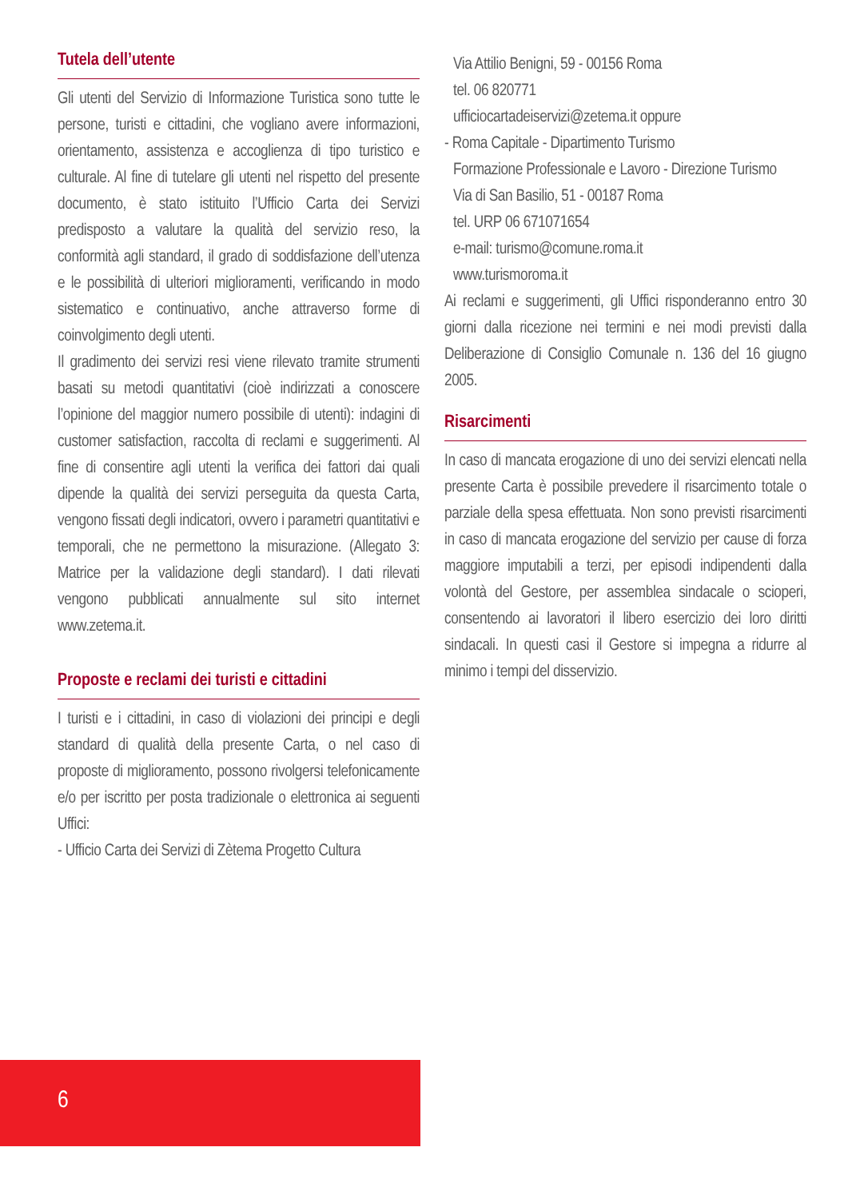Tutela dell’utente
Gli utenti del Servizio di Informazione Turistica sono tutte le persone, turisti e cittadini, che vogliano avere informazioni, orientamento, assistenza e accoglienza di tipo turistico e culturale. Al fine di tutelare gli utenti nel rispetto del presente documento, è stato istituito l’Ufficio Carta dei Servizi predisposto a valutare la qualità del servizio reso, la conformità agli standard, il grado di soddisfazione dell’utenza e le possibilità di ulteriori miglioramenti, verificando in modo sistematico e continuativo, anche attraverso forme di coinvolgimento degli utenti.
Il gradimento dei servizi resi viene rilevato tramite strumenti basati su metodi quantitativi (cioè indirizzati a conoscere l’opinione del maggior numero possibile di utenti): indagini di customer satisfaction, raccolta di reclami e suggerimenti. Al fine di consentire agli utenti la verifica dei fattori dai quali dipende la qualità dei servizi perseguita da questa Carta, vengono fissati degli indicatori, ovvero i parametri quantitativi e temporali, che ne permettono la misurazione. (Allegato 3: Matrice per la validazione degli standard). I dati rilevati vengono pubblicati annualmente sul sito internet www.zetema.it.
Proposte e reclami dei turisti e cittadini
I turisti e i cittadini, in caso di violazioni dei principi e degli standard di qualità della presente Carta, o nel caso di proposte di miglioramento, possono rivolgersi telefonicamente e/o per iscritto per posta tradizionale o elettronica ai seguenti Uffici:
- Ufficio Carta dei Servizi di Zètema Progetto Cultura
Via Attilio Benigni, 59 - 00156 Roma
tel. 06 820771
ufficiocartadeiservizi@zetema.it oppure
- Roma Capitale - Dipartimento Turismo
Formazione Professionale e Lavoro - Direzione Turismo
Via di San Basilio, 51 - 00187 Roma
tel. URP 06 671071654
e-mail: turismo@comune.roma.it
www.turismoroma.it
Ai reclami e suggerimenti, gli Uffici risponderanno entro 30 giorni dalla ricezione nei termini e nei modi previsti dalla Deliberazione di Consiglio Comunale n. 136 del 16 giugno 2005.
Risarcimenti
In caso di mancata erogazione di uno dei servizi elencati nella presente Carta è possibile prevedere il risarcimento totale o parziale della spesa effettuata. Non sono previsti risarcimenti in caso di mancata erogazione del servizio per cause di forza maggiore imputabili a terzi, per episodi indipendenti dalla volontà del Gestore, per assemblea sindacale o scioperi, consentendo ai lavoratori il libero esercizio dei loro diritti sindacali. In questi casi il Gestore si impegna a ridurre al minimo i tempi del disservizio.
6